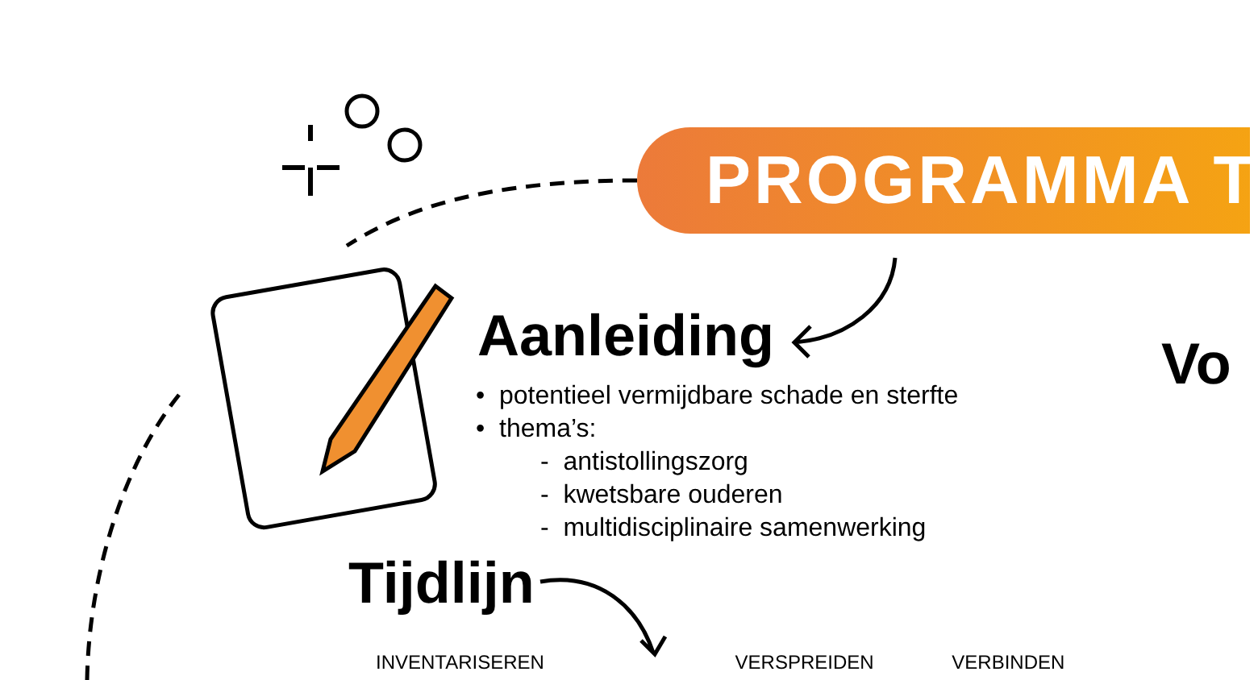PROGRAMMA T
Aanleiding Vo
• potentieel vermijdbare schade en sterfte
• thema’s:
- antistollingszorg
- kwetsbare ouderen
- multidisciplinaire samenwerking
Tijdlijn
INVENTARISEREN VERSPREIDEN VERBINDEN